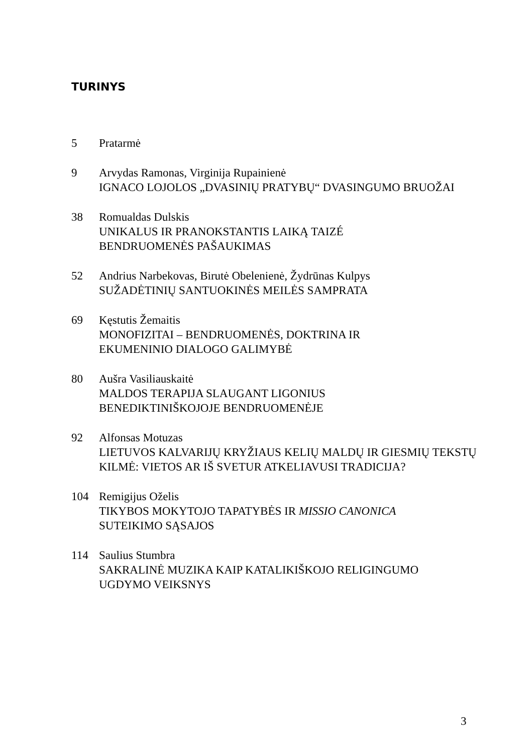TURINYS
5 Pratarmė
9 Arvydas Ramonas, Virginija Rupainienė
IGNACO LOJOLOS „DVASINIŲ PRATYBŲ“ DVASINGUMO BRUOŽAI
38 Romualdas Dulskis
UNIKALUS IR PRANOKSTANTIS LAIKĄ TAIZÉ
BENDRUOMENĖS PAŠAUKIMAS
52 Andrius Narbekovas, Birutė Obelenienė, Žydrūnas Kulpys
SUŽADĖTINIŲ SANTUOKINĖS MEILĖS SAMPRATA
69 Kęstutis Žemaitis
MONOFIZITAI – BENDRUOMENĖS, DOKTRINA IR
EKUMENINIO DIALOGO GALIMYBĖ
80 Aušra Vasiliauskaitė
MALDOS TERAPIJA SLAUGANT LIGONIUS
BENEDIKTINIŠKOJOJE BENDRUOMENĖJE
92 Alfonsas Motuzas
LIETUVOS KALVARIJŲ KRYŽIAUS KELIŲ MALDŲ IR GIESMIŲ TEKSTŲ KILMĖ: VIETOS AR IŠ SVETUR ATKELIAVUSI TRADICIJA?
104 Remigijus Oželis
TIKYBOS MOKYTOJO TAPATYBĖS IR MISSIO CANONICA
SUTEIKIMO SĄSAJOS
114 Saulius Stumbra
SAKRALINĖ MUZIKA KAIP KATALIKIŠKOJO RELIGINGUMO
UGDYMO VEIKSNYS
3